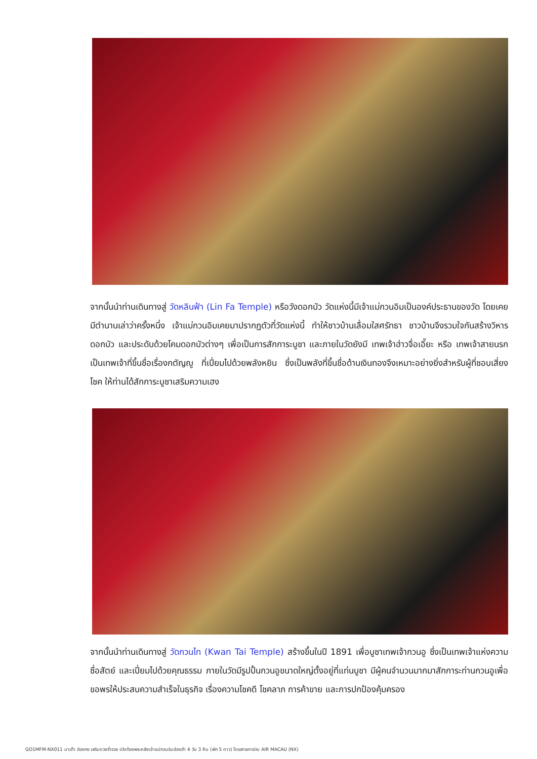จากนั้นนำท่านเดินทางสู่ วัดหลินฟ้า (Lin Fa Temple) หรือวังดอกบัว วัดแห่งนี้มีเจ้าแม่กวนอิมเป็นองค์ประธานของวัด โดยเคยมีตำนานเล่าว่าครั้งหนึ่ง เจ้าแม่กวนอิมเคยมาปรากฏตัวที่วัดแห่งนี้ ทำให้ชาวบ้านเลื่อมใสศรัทธา ชาวบ้านจึงรวมใจกันสร้างวิหารดอกบัว และประดับด้วยโคมดอกบัวต่างๆ เพื่อเป็นการสักการะบูชา และภายในวัดยังมี เทพเจ้าฮ่าวจื่อเอี๊ยะ หรือ เทพเจ้าสายนรก เป็นเทพเจ้าที่ขึ้นชื่อเรื่องกตัญญู ที่เปี่ยมไปด้วยพลังหยิน ซึ่งเป็นพลังที่ขึ้นชื่อด้านเงินทองจึงเหมาะอย่างยิ่งสำหรับผู้ที่ชอบเสี่ยงโชค ให้ท่านได้สักการะบูชาเสริมความเฮง
จากนั้นนำท่านเดินทางสู่ วัดกวนไท (Kwan Tai Temple) สร้างขึ้นในปี 1891 เพื่อบูชาเทพเจ้ากวนอู ซึ่งเป็นเทพเจ้าแห่งความซื่อสัตย์ และเปี่ยมไปด้วยคุณธรรม ภายในวัดมีรูปปั้นกวนอูขนาดใหญ่ตั้งอยู่ที่แท่นบูชา มีผู้คนจำนวนมากมาสักการะท่านกวนอูเพื่อขอพรให้ประสบความสำเร็จในธุรกิจ เรื่องความโชคดี โชคลาภ การค้าขาย และการปกป้องคุ้มครอง
GO1MFM-NX011 มาเก๊า ฮ่องกง เสริมดวงร่ำรวย เปิดท้องพระคลังเจ้าแม่กวนอิมฮ่องฮำ 4 วัน 3 คืน (พัก 5 ดาว) โดยสายการบิน AIR MACAU (NX)